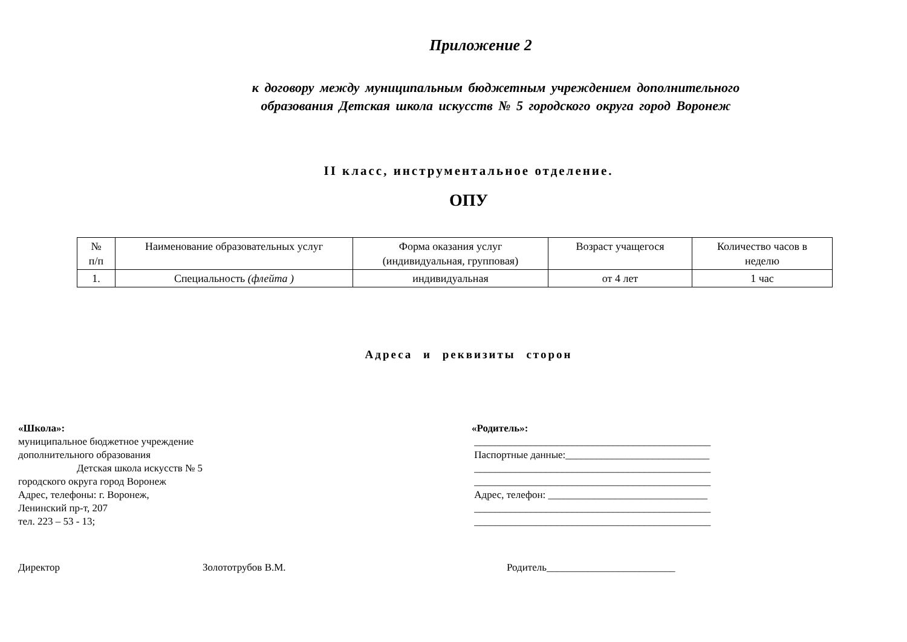Приложение 2
к договору между муниципальным бюджетным учреждением дополнительного
образования Детская школа искусств № 5 городского округа город Воронеж
II класс, инструментальное отделение.
ОПУ
| № п/п | Наименование образовательных услуг | Форма оказания услуг (индивидуальная, групповая) | Возраст учащегося | Количество часов в неделю |
| --- | --- | --- | --- | --- |
| 1. | Специальность (флейта ) | индивидуальная | от 4 лет | 1 час |
Адреса и реквизиты сторон
«Школа»:
муниципальное бюджетное учреждение
дополнительного образования
Детская школа искусств № 5
городского округа город Воронеж
Адрес, телефоны: г. Воронеж,
Ленинский пр-т, 207
тел. 223 – 53 - 13;
«Родитель»:
______________________________________________
Паспортные данные:____________________________
______________________________________________
______________________________________________
Адрес, телефон: _______________________________
______________________________________________
______________________________________________
Директор Золототрубов В.М. Родитель_________________________